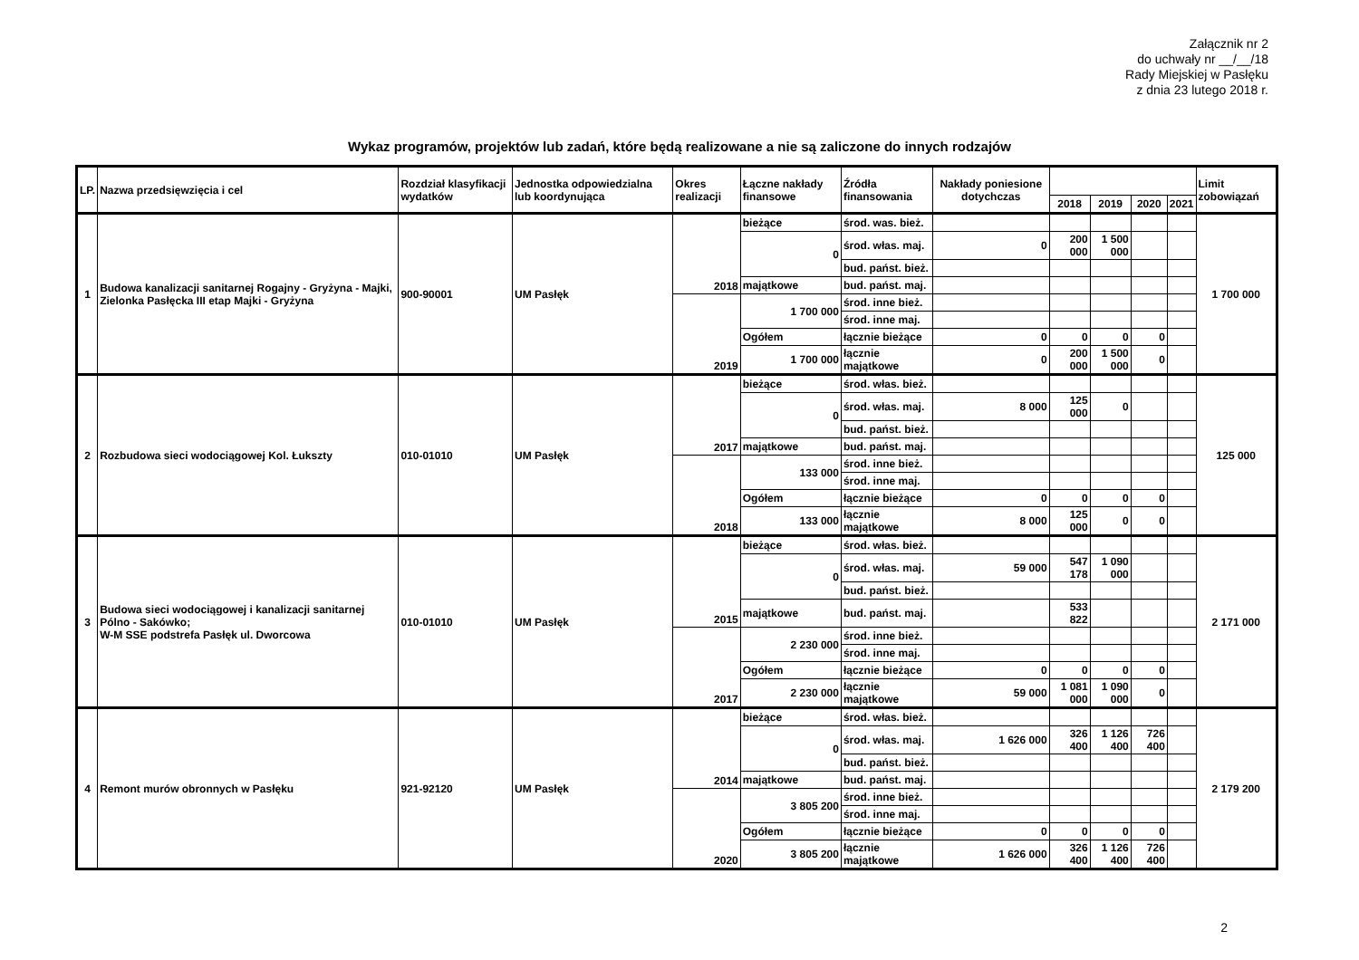Załącznik nr 2
do uchwały nr __/__/18
Rady Miejskiej w Pasłęku
z dnia 23 lutego 2018 r.
Wykaz programów, projektów lub zadań, które będą realizowane a nie są zaliczone do innych rodzajów
| LP. | Nazwa przedsięwzięcia i cel | Rozdział klasyfikacji wydatków | Jednostka odpowiedzialna lub koordynująca | Okres realizacji | Łączne nakłady finansowe | Źródła finansowania | Nakłady poniesione dotychczas | | | | | Limit zobowiązań |
| --- | --- | --- | --- | --- | --- | --- | --- | --- | --- | --- | --- | --- |
| | | | | | | | | 2018 | 2019 | 2020 | 2021 | |
| 1 | Budowa kanalizacji sanitarnej Rogajny - Gryżyna - Majki, Zielonka Pasłęcka III etap Majki - Gryżyna | 900-90001 | UM Pasłęk | 2018 | bieżące | środ. was. bież. | | | | | | 1 700 000 |
| | | | | | 0 | środ. włas. maj. | 0 | 200 000 | 1 500 000 | | | |
| | | | | | | bud. państ. bież. | | | | | | |
| | | | | | majątkowe | bud. państ. maj. | | | | | | |
| | | | | 2019 | 1 700 000 | środ. inne bież. | | | | | | |
| | | | | | | środ. inne maj. | | | | | | |
| | | | | | Ogółem | łącznie bieżące | 0 | 0 | 0 | 0 | | |
| | | | | | 1 700 000 | łącznie majątkowe | 0 | 200 000 | 1 500 000 | 0 | | |
| 2 | Rozbudowa sieci wodociągowej Kol. Łukszty | 010-01010 | UM Pasłęk | 2017 | bieżące | środ. włas. bież. | | | | | | 125 000 |
| | | | | | 0 | środ. włas. maj. | 8 000 | 125 000 | 0 | | | |
| | | | | | | bud. państ. bież. | | | | | | |
| | | | | | majątkowe | bud. państ. maj. | | | | | | |
| | | | | 2018 | 133 000 | środ. inne bież. | | | | | | |
| | | | | | | środ. inne maj. | | | | | | |
| | | | | | Ogółem | łącznie bieżące | 0 | 0 | 0 | 0 | | |
| | | | | | 133 000 | łącznie majątkowe | 8 000 | 125 000 | 0 | 0 | | |
| 3 | Budowa sieci wodociągowej i kanalizacji sanitarnej Pólno - Sakówko; W-M SSE podstrefa Pasłęk ul. Dworcowa | 010-01010 | UM Pasłęk | 2015 | bieżące | środ. włas. bież. | | | | | | 2 171 000 |
| | | | | | 0 | środ. włas. maj. | 59 000 | 547 178 | 1 090 000 | | | |
| | | | | | | bud. państ. bież. | | | | | | |
| | | | | | majątkowe | bud. państ. maj. | | 533 822 | | | | |
| | | | | 2017 | 2 230 000 | środ. inne bież. | | | | | | |
| | | | | | | środ. inne maj. | | | | | | |
| | | | | | Ogółem | łącznie bieżące | 0 | 0 | 0 | 0 | | |
| | | | | | 2 230 000 | łącznie majątkowe | 59 000 | 1 081 000 | 1 090 000 | 0 | | |
| 4 | Remont murów obronnych w Pasłęku | 921-92120 | UM Pasłęk | 2014 | bieżące | środ. włas. bież. | | | | | | 2 179 200 |
| | | | | | 0 | środ. włas. maj. | 1 626 000 | 326 400 | 1 126 400 | 726 400 | | |
| | | | | | | bud. państ. bież. | | | | | | |
| | | | | | majątkowe | bud. państ. maj. | | | | | | |
| | | | | 2020 | 3 805 200 | środ. inne bież. | | | | | | |
| | | | | | | środ. inne maj. | | | | | | |
| | | | | | Ogółem | łącznie bieżące | 0 | 0 | 0 | 0 | | |
| | | | | | 3 805 200 | łącznie majątkowe | 1 626 000 | 326 400 | 1 126 400 | 726 400 | | |
2